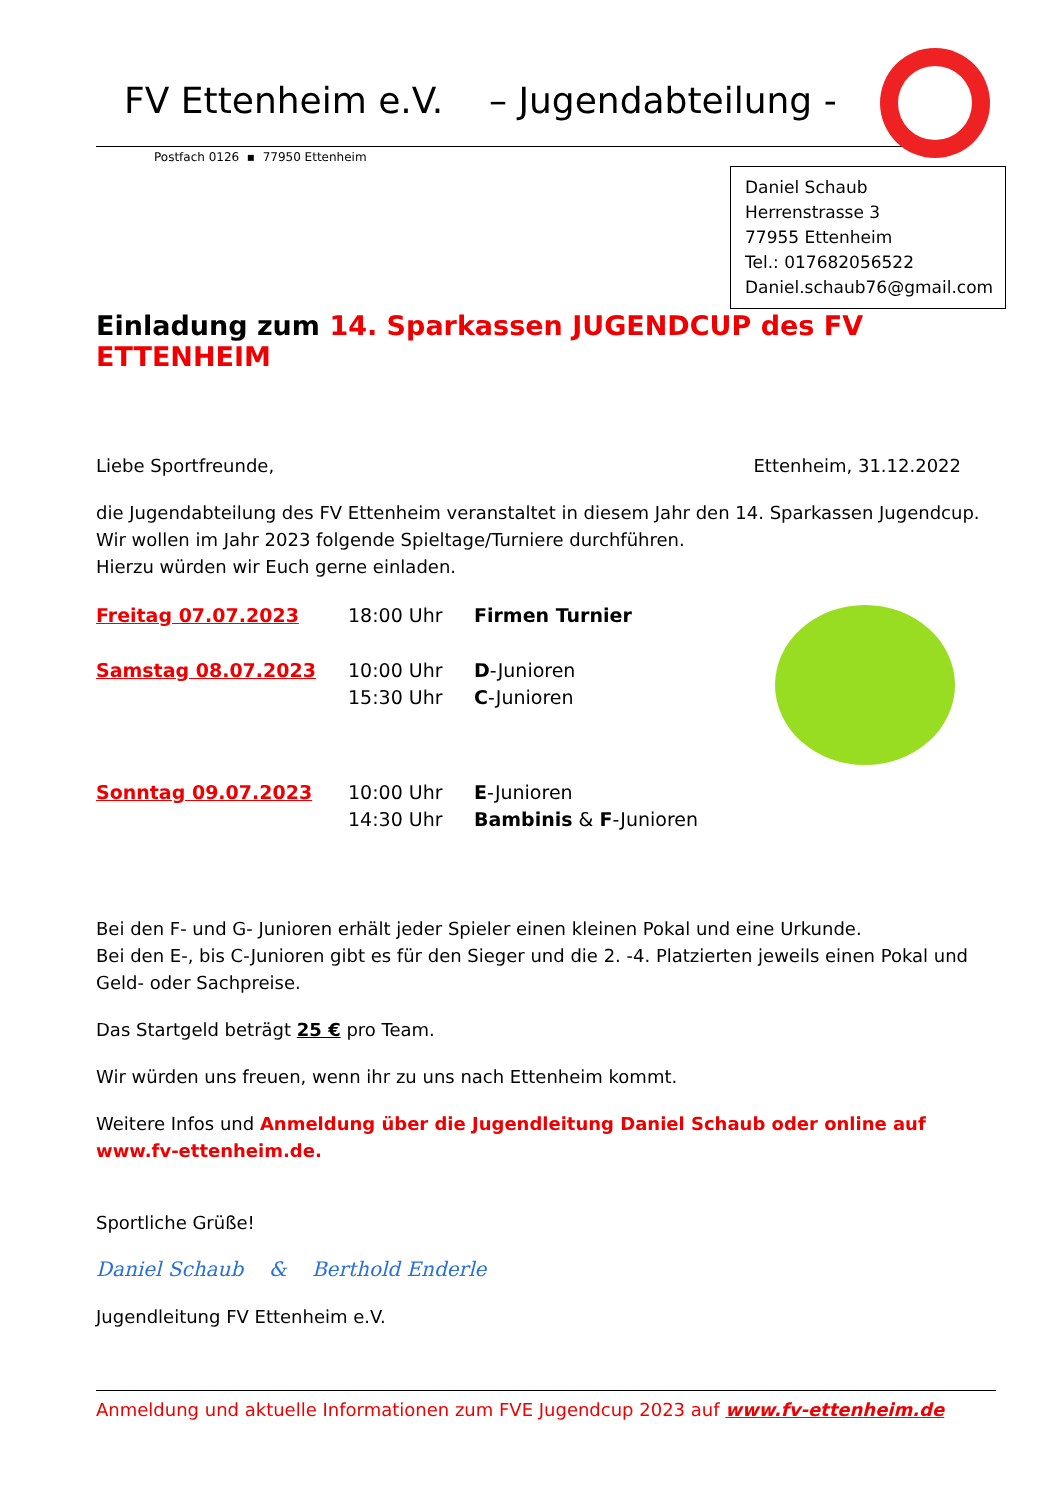FV Ettenheim e.V. – Jugendabteilung -
Postfach 0126 ▪ 77950 Ettenheim
Daniel Schaub
Herrenstrasse 3
77955 Ettenheim
Tel.: 017682056522
Daniel.schaub76@gmail.com
Einladung zum 14. Sparkassen JUGENDCUP des FV ETTENHEIM
Liebe Sportfreunde, Ettenheim, 31.12.2022
die Jugendabteilung des FV Ettenheim veranstaltet in diesem Jahr den 14. Sparkassen Jugendcup.
Wir wollen im Jahr 2023 folgende Spieltage/Turniere durchführen.
Hierzu würden wir Euch gerne einladen.
| Freitag 07.07.2023 | 18:00 Uhr | Firmen Turnier |
| Samstag 08.07.2023 | 10:00 Uhr 15:30 Uhr | D -Junioren C -Junioren |
| Sonntag 09.07.2023 | 10:00 Uhr 14:30 Uhr | E -Junioren Bambinis & F -Junioren |
Bei den F- und G- Junioren erhält jeder Spieler einen kleinen Pokal und eine Urkunde.
Bei den E-, bis C-Junioren gibt es für den Sieger und die 2. -4. Platzierten jeweils einen Pokal und Geld- oder Sachpreise.
Das Startgeld beträgt 25 € pro Team.
Wir würden uns freuen, wenn ihr zu uns nach Ettenheim kommt.
Weitere Infos und Anmeldung über die Jugendleitung Daniel Schaub oder online auf www.fv-ettenheim.de.
Sportliche Grüße!
Daniel Schaub & Berthold Enderle
Jugendleitung FV Ettenheim e.V.
Anmeldung und aktuelle Informationen zum FVE Jugendcup 2023 auf www.fv-ettenheim.de